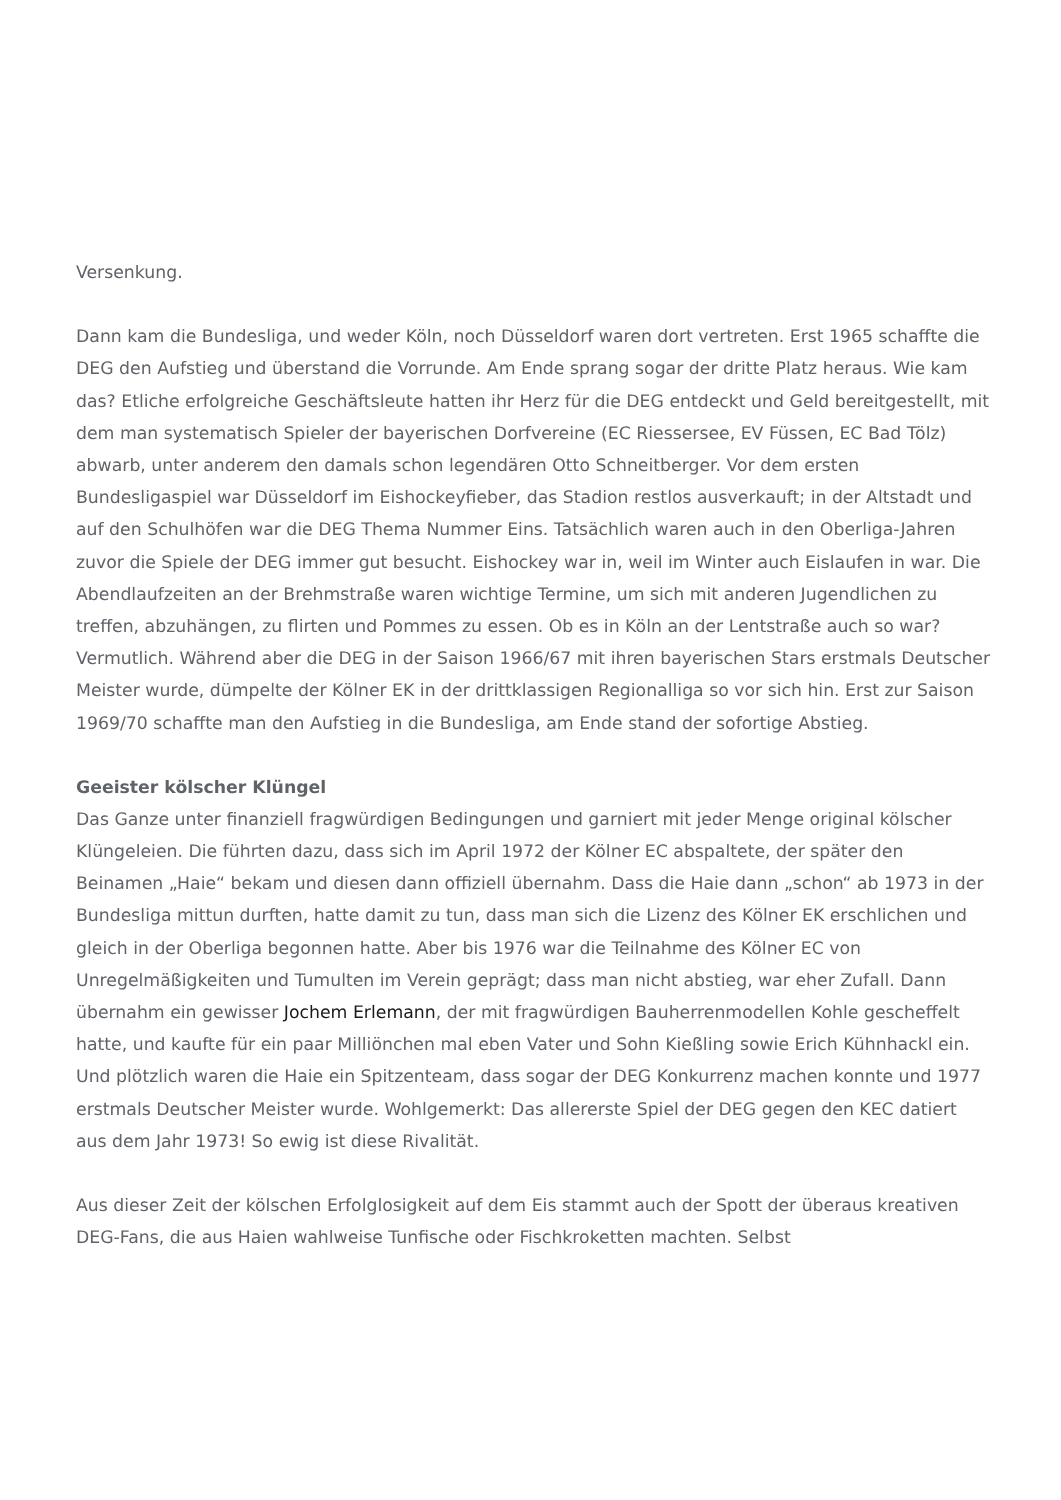Versenkung.
Dann kam die Bundesliga, und weder Köln, noch Düsseldorf waren dort vertreten. Erst 1965 schaffte die DEG den Aufstieg und überstand die Vorrunde. Am Ende sprang sogar der dritte Platz heraus. Wie kam das? Etliche erfolgreiche Geschäftsleute hatten ihr Herz für die DEG entdeckt und Geld bereitgestellt, mit dem man systematisch Spieler der bayerischen Dorfvereine (EC Riessersee, EV Füssen, EC Bad Tölz) abwarb, unter anderem den damals schon legendären Otto Schneitberger. Vor dem ersten Bundesligaspiel war Düsseldorf im Eishockeyfieber, das Stadion restlos ausverkauft; in der Altstadt und auf den Schulhöfen war die DEG Thema Nummer Eins. Tatsächlich waren auch in den Oberliga-Jahren zuvor die Spiele der DEG immer gut besucht. Eishockey war in, weil im Winter auch Eislaufen in war. Die Abendlaufzeiten an der Brehmstraße waren wichtige Termine, um sich mit anderen Jugendlichen zu treffen, abzuhängen, zu flirten und Pommes zu essen. Ob es in Köln an der Lentstraße auch so war? Vermutlich. Während aber die DEG in der Saison 1966/67 mit ihren bayerischen Stars erstmals Deutscher Meister wurde, dümpelte der Kölner EK in der drittklassigen Regionalliga so vor sich hin. Erst zur Saison 1969/70 schaffte man den Aufstieg in die Bundesliga, am Ende stand der sofortige Abstieg.
Geeister kölscher Klüngel
Das Ganze unter finanziell fragwürdigen Bedingungen und garniert mit jeder Menge original kölscher Klüngeleien. Die führten dazu, dass sich im April 1972 der Kölner EC abspaltete, der später den Beinamen „Haie“ bekam und diesen dann offiziell übernahm. Dass die Haie dann „schon“ ab 1973 in der Bundesliga mittun durften, hatte damit zu tun, dass man sich die Lizenz des Kölner EK erschlichen und gleich in der Oberliga begonnen hatte. Aber bis 1976 war die Teilnahme des Kölner EC von Unregelmäßigkeiten und Tumulten im Verein geprägt; dass man nicht abstieg, war eher Zufall. Dann übernahm ein gewisser Jochem Erlemann, der mit fragwürdigen Bauherrenmodellen Kohle gescheffelt hatte, und kaufte für ein paar Milliönchen mal eben Vater und Sohn Kießling sowie Erich Kühnhackl ein. Und plötzlich waren die Haie ein Spitzenteam, dass sogar der DEG Konkurrenz machen konnte und 1977 erstmals Deutscher Meister wurde. Wohlgemerkt: Das allererste Spiel der DEG gegen den KEC datiert aus dem Jahr 1973! So ewig ist diese Rivalität.
Aus dieser Zeit der kölschen Erfolglosigkeit auf dem Eis stammt auch der Spott der überaus kreativen DEG-Fans, die aus Haien wahlweise Tunfische oder Fischkroketten machten. Selbst